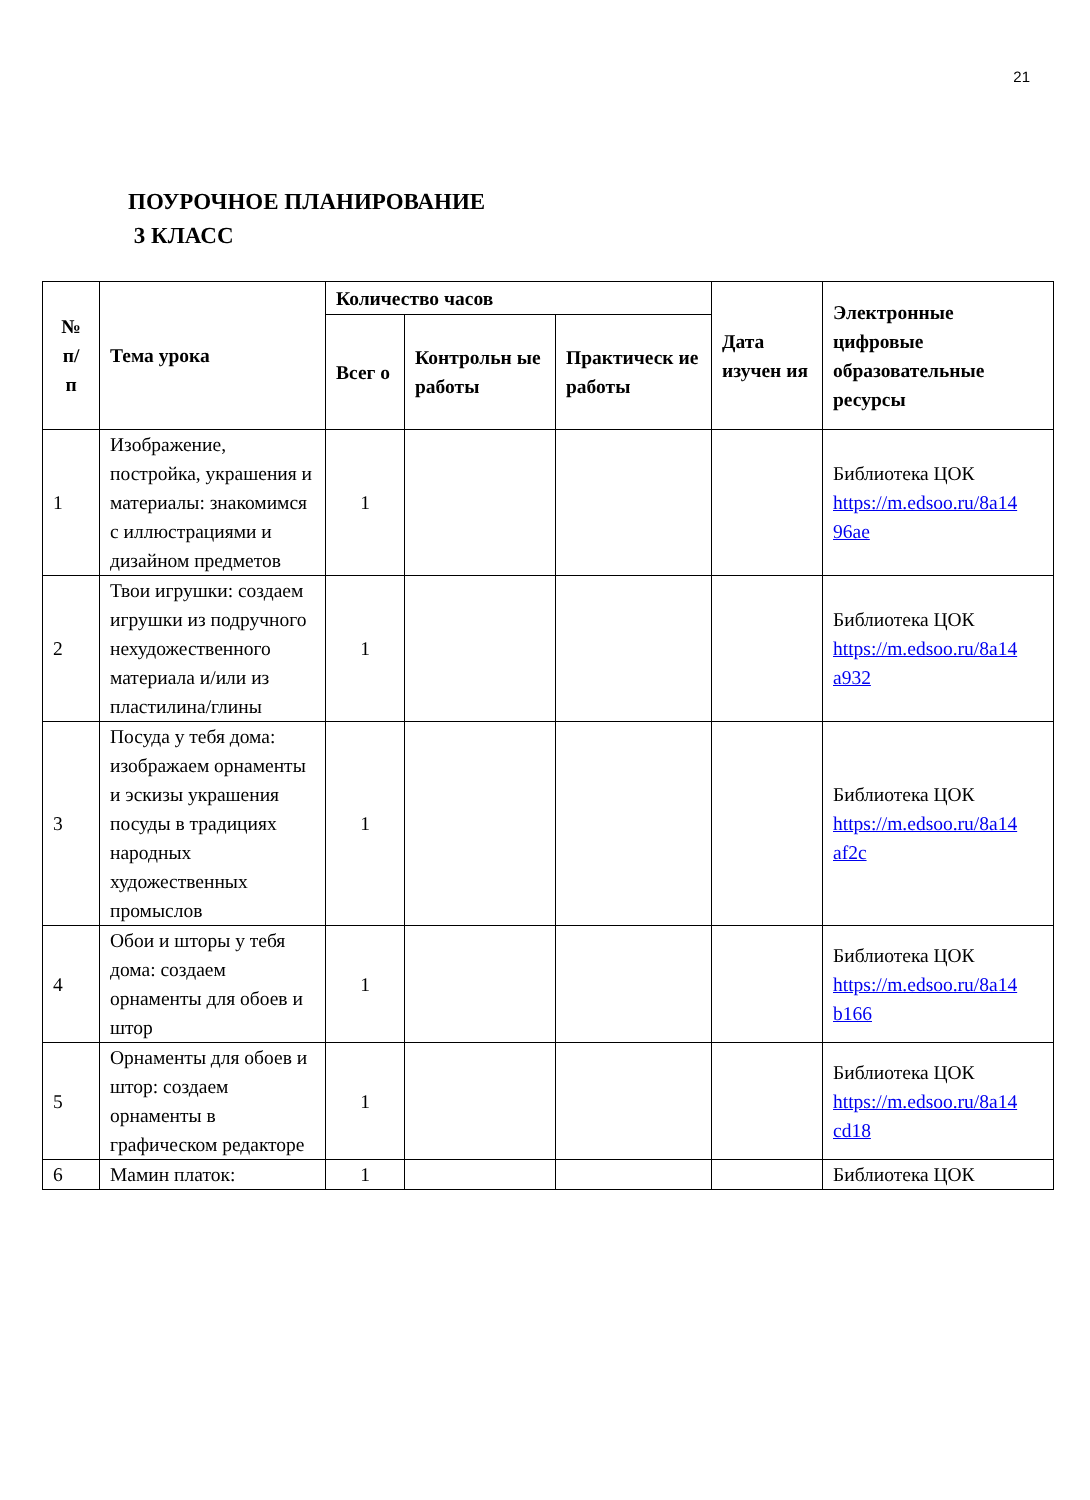21
ПОУРОЧНОЕ ПЛАНИРОВАНИЕ
3 КЛАСС
| № п/ п | Тема урока | Количество часов | | | Дата изучен ия | Электронные цифровые образовательные ресурсы |
| --- | --- | --- | --- | --- | --- | --- |
| | | Всег о | Контрольн ые работы | Практическ ие работы | | |
| 1 | Изображение, постройка, украшения и материалы: знакомимся с иллюстрациями и дизайном предметов | 1 | | | | Библиотека ЦОК https://m.edsoo.ru/8a14 96ae |
| 2 | Твои игрушки: создаем игрушки из подручного нехудожественного материала и/или из пластилина/глины | 1 | | | | Библиотека ЦОК https://m.edsoo.ru/8a14 a932 |
| 3 | Посуда у тебя дома: изображаем орнаменты и эскизы украшения посуды в традициях народных художественных промыслов | 1 | | | | Библиотека ЦОК https://m.edsoo.ru/8a14 af2c |
| 4 | Обои и шторы у тебя дома: создаем орнаменты для обоев и штор | 1 | | | | Библиотека ЦОК https://m.edsoo.ru/8a14 b166 |
| 5 | Орнаменты для обоев и штор: создаем орнаменты в графическом редакторе | 1 | | | | Библиотека ЦОК https://m.edsoo.ru/8a14 cd18 |
| 6 | Мамин платок: | 1 | | | | Библиотека ЦОК |